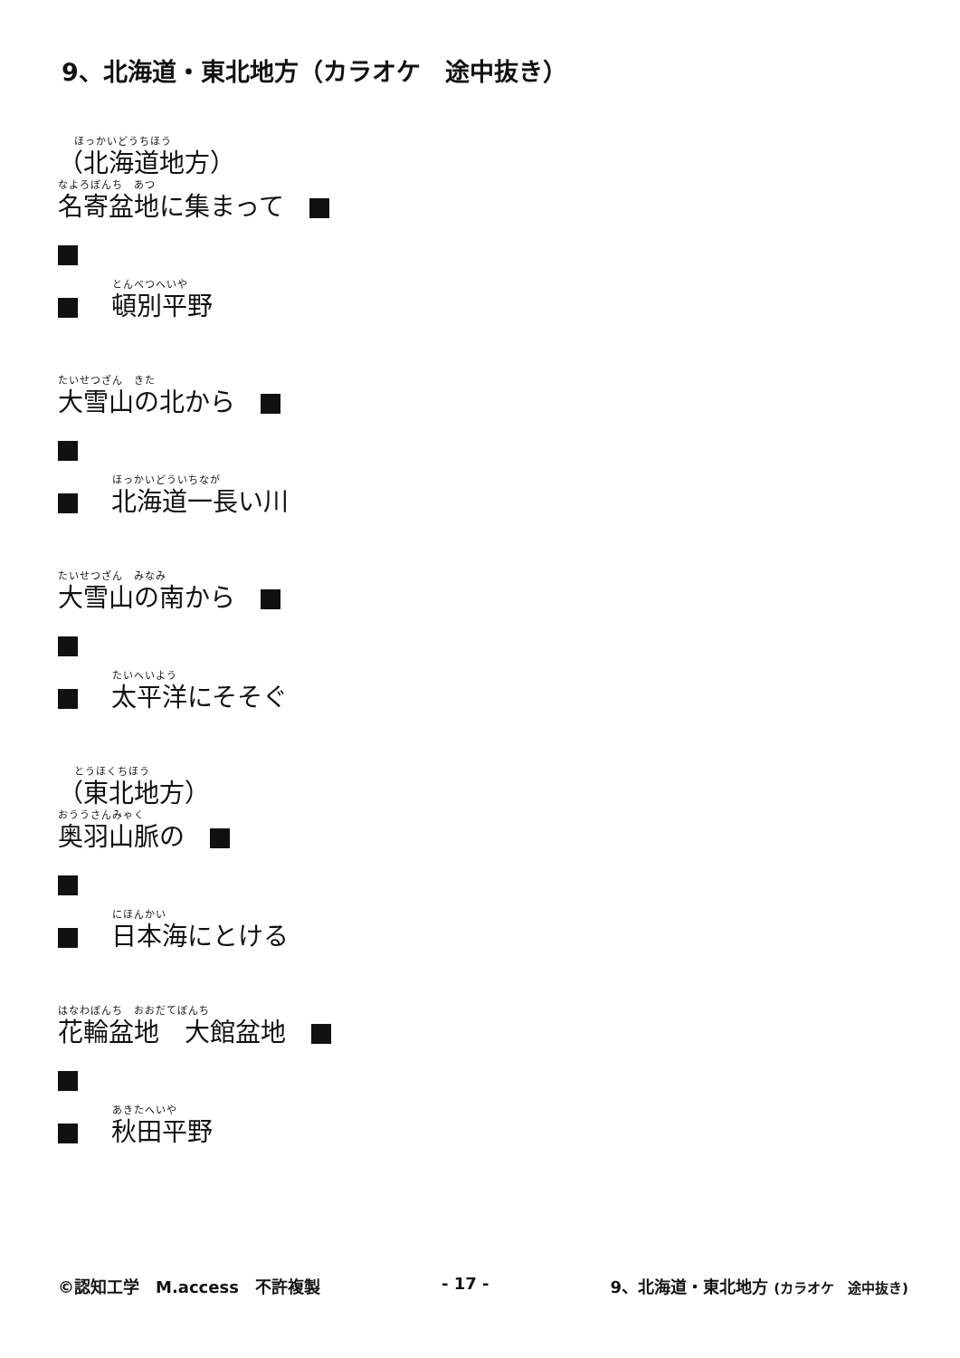9、北海道・東北地方（カラオケ　途中抜き）
ほっかいどうちほう
（北海道地方）
なよろぼんち　あつ
名寄盆地に集まって　
とんべつへいや
　 頓別平野
たいせつざん　きた
大雪山の北から　
ほっかいどういちなが
　 北海道一長い川
たいせつざん　みなみ
大雪山の南から　
たいへいよう
　 太平洋にそそぐ
とうほくちほう
（東北地方）
おううさんみゃく
奥羽山脈の　
にほんかい
　 日本海にとける
はなわぼんち　おおだてぼんち
花輪盆地　大館盆地　
あきたへいや
　 秋田平野
©認知工学　M.access　不許複製 - 17 - 9、北海道・東北地方 (カラオケ　途中抜き)